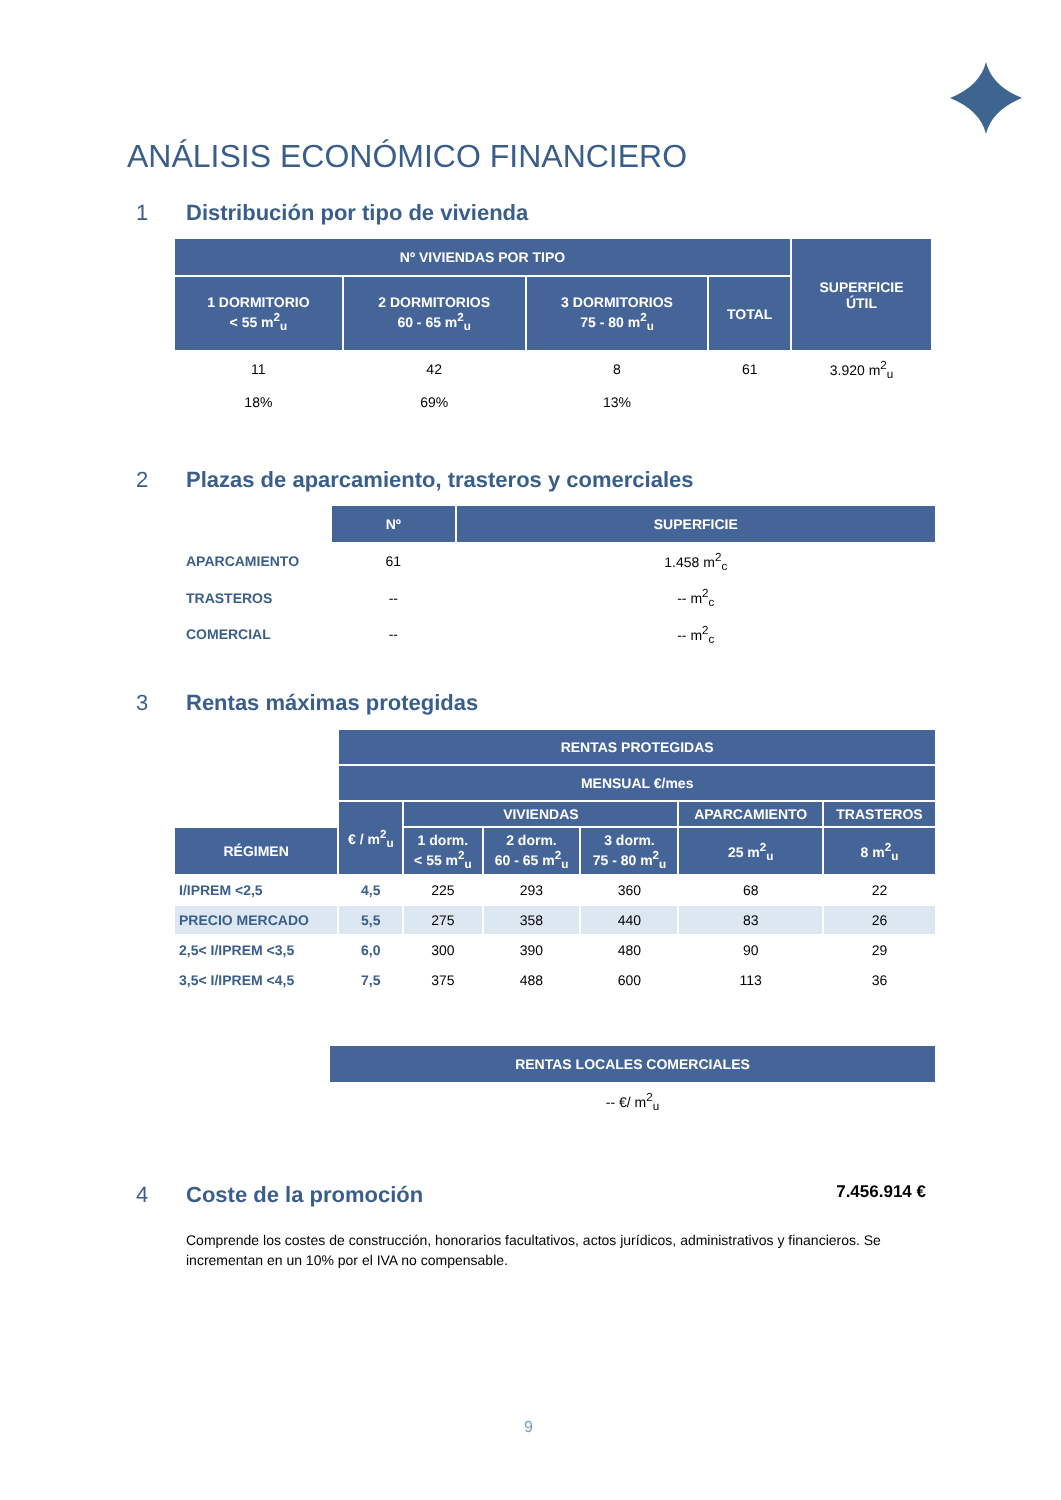ANÁLISIS ECONÓMICO FINANCIERO
1 Distribución por tipo de vivienda
| Nº VIVIENDAS POR TIPO | | | | SUPERFICIE ÚTIL |
| --- | --- | --- | --- | --- |
| 1 DORMITORIO < 55 m<sup>2</sup><sub>u</sub> | 2 DORMITORIOS 60 - 65 m<sup>2</sup><sub>u</sub> | 3 DORMITORIOS 75 - 80 m<sup>2</sup><sub>u</sub> | TOTAL | |
| 11 | 42 | 8 | 61 | 3.920 m<sup>2</sup><sub>u</sub> |
| 18% | 69% | 13% | | |
2 Plazas de aparcamiento, trasteros y comerciales
| | Nº | SUPERFICIE |
| --- | --- | --- |
| APARCAMIENTO | 61 | 1.458 m<sup>2</sup><sub>c</sub> |
| TRASTEROS | -- | -- m<sup>2</sup><sub>c</sub> |
| COMERCIAL | -- | -- m<sup>2</sup><sub>c</sub> |
3 Rentas máximas protegidas
| | RENTAS PROTEGIDAS | | | | | |
| --- | --- | --- | --- | --- | --- | --- |
| | MENSUAL €/mes | | | | | |
| | € / m<sup>2</sup><sub>u</sub> | VIVIENDAS | | | APARCAMIENTO | TRASTEROS |
| RÉGIMEN | | 1 dorm. < 55 m<sup>2</sup><sub>u</sub> | 2 dorm. 60 - 65 m<sup>2</sup><sub>u</sub> | 3 dorm. 75 - 80 m<sup>2</sup><sub>u</sub> | 25 m<sup>2</sup><sub>u</sub> | 8 m<sup>2</sup><sub>u</sub> |
| I/IPREM <2,5 | 4,5 | 225 | 293 | 360 | 68 | 22 |
| PRECIO MERCADO | 5,5 | 275 | 358 | 440 | 83 | 26 |
| 2,5< I/IPREM <3,5 | 6,0 | 300 | 390 | 480 | 90 | 29 |
| 3,5< I/IPREM <4,5 | 7,5 | 375 | 488 | 600 | 113 | 36 |
| RENTAS LOCALES COMERCIALES |
| --- |
| -- €/ m<sup>2</sup><sub>u</sub> |
4 Coste de la promoción 7.456.914 €
Comprende los costes de construcción, honorarios facultativos, actos jurídicos, administrativos y financieros. Se incrementan en un 10% por el IVA no compensable.
9